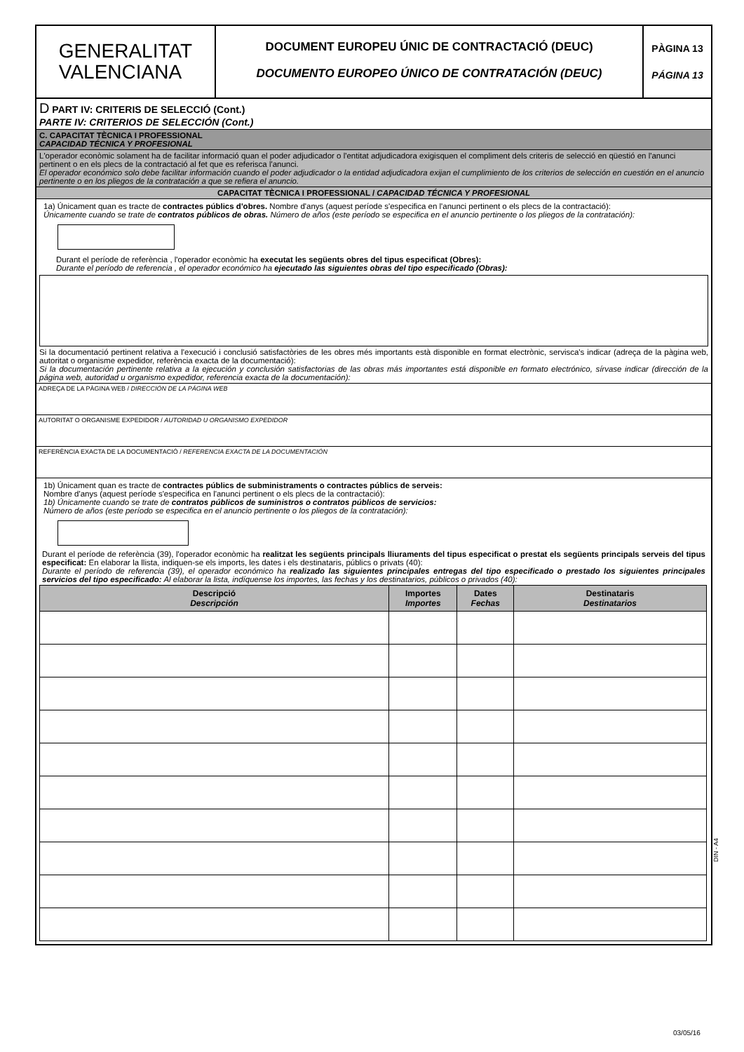GENERALITAT
VALENCIANA
DOCUMENT EUROPEU ÚNIC DE CONTRACTACIÓ (DEUC)
DOCUMENTO EUROPEO ÚNICO DE CONTRATACIÓN (DEUC)
PÀGINA 13
PÁGINA 13
D PART IV: CRITERIS DE SELECCIÓ (Cont.)
PARTE IV: CRITERIOS DE SELECCIÓN (Cont.)
C. CAPACITAT TÈCNICA I PROFESSIONAL
CAPACIDAD TÉCNICA Y PROFESIONAL
L'operador econòmic solament ha de facilitar informació quan el poder adjudicador o l'entitat adjudicadora exigisquen el compliment dels criteris de selecció en qüestió en l'anunci pertinent o en els plecs de la contractació al fet que es referisca l'anunci.
El operador económico solo debe facilitar información cuando el poder adjudicador o la entidad adjudicadora exijan el cumplimiento de los criterios de selección en cuestión en el anuncio pertinente o en los pliegos de la contratación a que se refiera el anuncio.
CAPACITAT TÈCNICA I PROFESSIONAL / CAPACIDAD TÉCNICA Y PROFESIONAL
1a) Únicament quan es tracte de contractes públics d'obres. Nombre d'anys (aquest període s'especifica en l'anunci pertinent o els plecs de la contractació):
Únicamente cuando se trate de contratos públicos de obras. Número de años (este período se especifica en el anuncio pertinente o los pliegos de la contratación):
Durant el període de referència , l'operador econòmic ha executat les següents obres del tipus especificat (Obres):
Durante el período de referencia , el operador económico ha ejecutado las siguientes obras del tipo especificado (Obras):
Si la documentació pertinent relativa a l'execució i conclusió satisfactòries de les obres més importants està disponible en format electrònic, servisca's indicar (adreça de la pàgina web, autoritat o organisme expedidor, referència exacta de la documentació):
Si la documentación pertinente relativa a la ejecución y conclusión satisfactorias de las obras más importantes está disponible en formato electrónico, sírvase indicar (dirección de la página web, autoridad u organismo expedidor, referencia exacta de la documentación):
ADREÇA DE LA PÀGINA WEB / DIRECCIÓN DE LA PÁGINA WEB
AUTORITAT O ORGANISME EXPEDIDOR / AUTORIDAD U ORGANISMO EXPEDIDOR
REFERÈNCIA EXACTA DE LA DOCUMENTACIÓ / REFERENCIA EXACTA DE LA DOCUMENTACIÓN
1b) Únicament quan es tracte de contractes públics de subministraments o contractes públics de serveis:
Nombre d'anys (aquest període s'especifica en l'anunci pertinent o els plecs de la contractació):
1b) Únicamente cuando se trate de contratos públicos de suministros o contratos públicos de servicios:
Número de años (este período se especifica en el anuncio pertinente o los pliegos de la contratación):
Durant el període de referència (39), l'operador econòmic ha realitzat les següents principals lliuraments del tipus especificat o prestat els següents principals serveis del tipus especificat: En elaborar la llista, indiquen-se els imports, les dates i els destinataris, públics o privats (40):
Durante el período de referencia (39), el operador económico ha realizado las siguientes principales entregas del tipo especificado o prestado los siguientes principales servicios del tipo especificado: Al elaborar la lista, indíquense los importes, las fechas y los destinatarios, públicos o privados (40):
| Descripció Descripción | Importes Importes | Dates Fechas | Destinataris Destinatarios |
| --- | --- | --- | --- |
DIN - A4
03/05/16